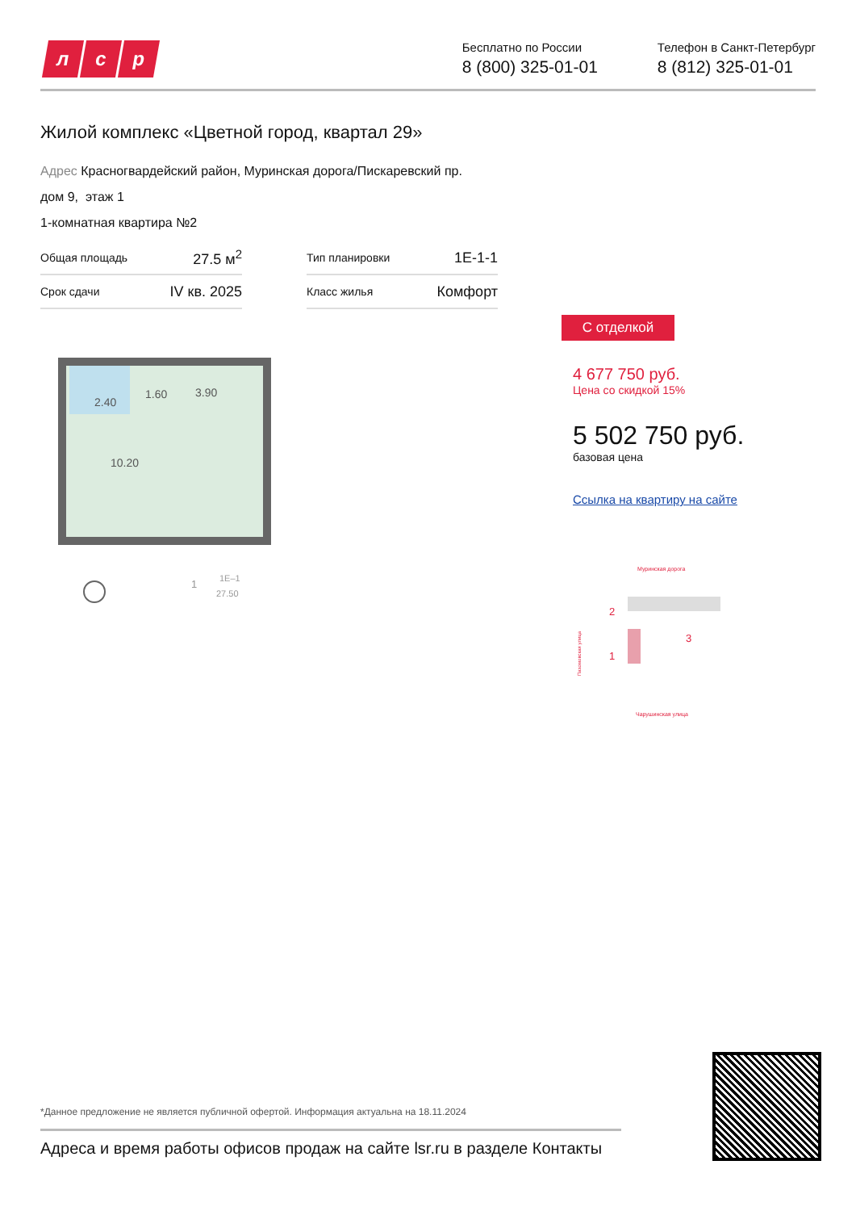лс р
Бесплатно по России
8 (800) 325-01-01
Телефон в Санкт-Петербург
8 (812) 325-01-01
Жилой комплекс «Цветной город, квартал 29»
Адрес Красногвардейский район, Муринская дорога/Пискаревский пр.
дом 9, этаж 1
1-комнатная квартира №2
| Общая площадь | 27.5 м<sup>2</sup> | | Тип планировки | 1Е-1-1 |
| Срок сдачи | IV кв. 2025 | | Класс жилья | Комфорт |
2.40
1.60
3.90
10.20
1
1Е–1
27.50
С отделкой
4 677 750 руб.
Цена со скидкой 15%
5 502 750 руб.
базовая цена
Ссылка на квартиру на сайте
Муринская дорога
Чарушинская улица
Пахомовская улица
2
1
3
*Данное предложение не является публичной офертой. Информация актуальна на 18.11.2024
Адреса и время работы офисов продаж на сайте lsr.ru в разделе Контакты